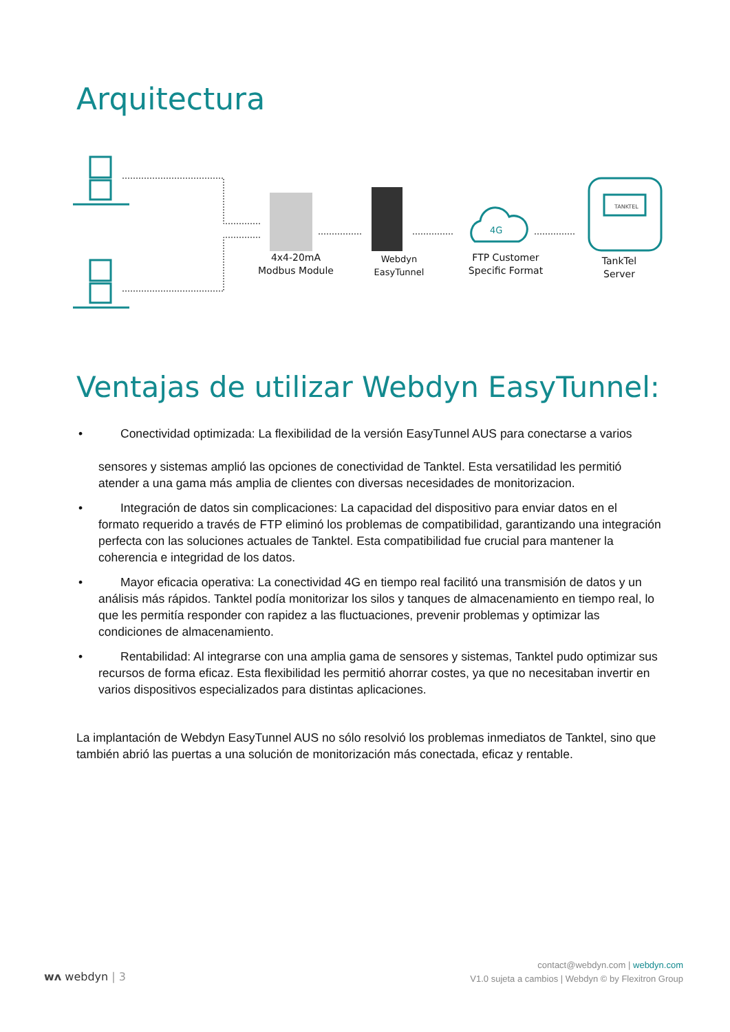Arquitectura
4G
TANKTEL
4x4-20mA
Modbus Module
Webdyn
EasyTunnel
FTP Customer
Specific Format
TankTel
Server
Ventajas de utilizar Webdyn EasyTunnel:
• Conectividad optimizada: La flexibilidad de la versión EasyTunnel AUS para conectarse a varios
sensores y sistemas amplió las opciones de conectividad de Tanktel. Esta versatilidad les permitió atender a una gama más amplia de clientes con diversas necesidades de monitorizacion.
• Integración de datos sin complicaciones: La capacidad del dispositivo para enviar datos en el formato requerido a través de FTP eliminó los problemas de compatibilidad, garantizando una integración perfecta con las soluciones actuales de Tanktel. Esta compatibilidad fue crucial para mantener la coherencia e integridad de los datos.
• Mayor eficacia operativa: La conectividad 4G en tiempo real facilitó una transmisión de datos y un análisis más rápidos. Tanktel podía monitorizar los silos y tanques de almacenamiento en tiempo real, lo que les permitía responder con rapidez a las fluctuaciones, prevenir problemas y optimizar las condiciones de almacenamiento.
• Rentabilidad: Al integrarse con una amplia gama de sensores y sistemas, Tanktel pudo optimizar sus recursos de forma eficaz. Esta flexibilidad les permitió ahorrar costes, ya que no necesitaban invertir en varios dispositivos especializados para distintas aplicaciones.
La implantación de Webdyn EasyTunnel AUS no sólo resolvió los problemas inmediatos de Tanktel, sino que también abrió las puertas a una solución de monitorización más conectada, eficaz y rentable.
wᴧ webdyn | 3
contact@webdyn.com | webdyn.com
V1.0 sujeta a cambios | Webdyn © by Flexitron Group